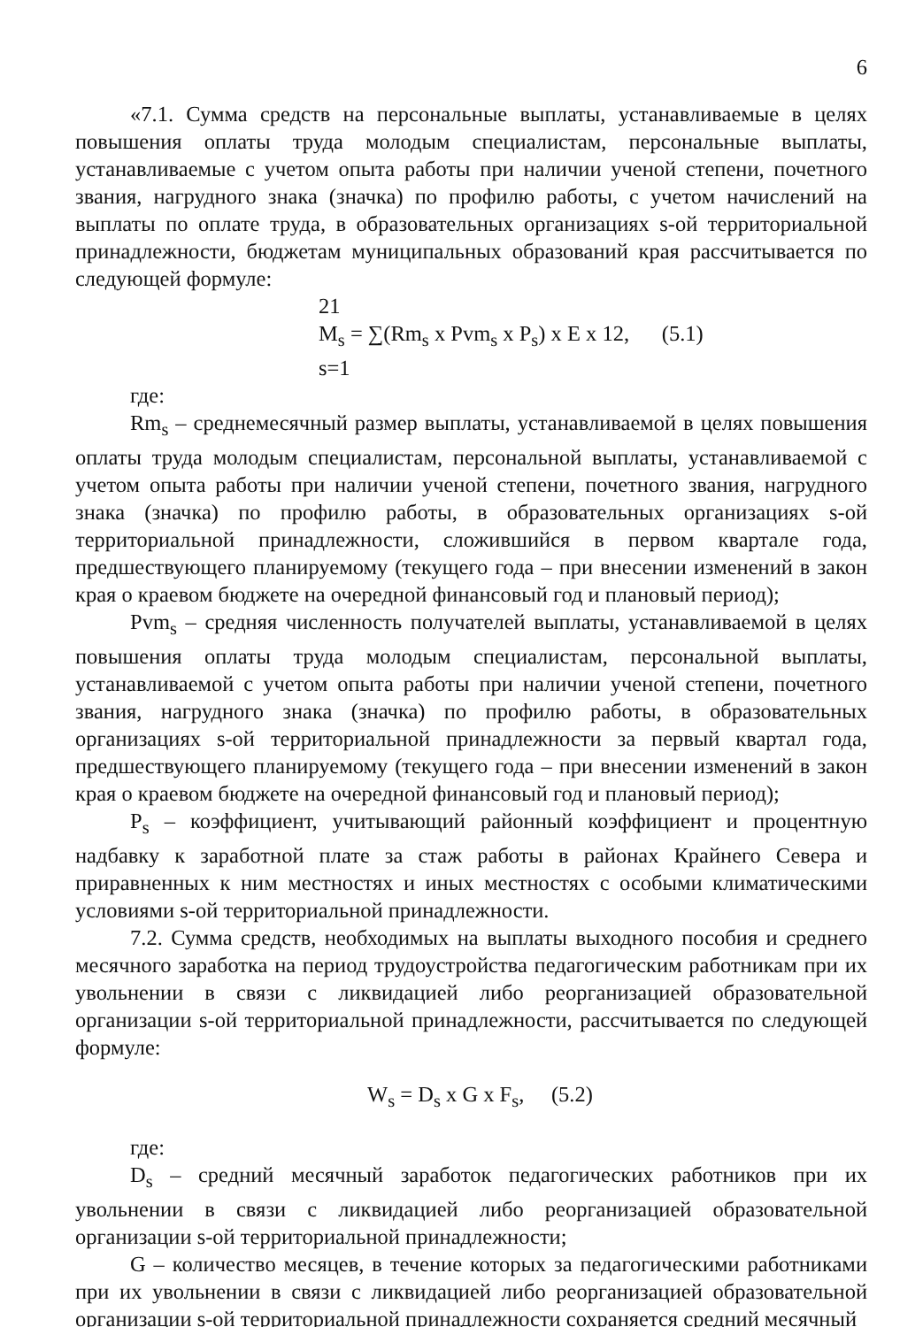6
«7.1. Сумма средств на персональные выплаты, устанавливаемые в целях повышения оплаты труда молодым специалистам, персональные выплаты, устанавливаемые с учетом опыта работы при наличии ученой степени, почетного звания, нагрудного знака (значка) по профилю работы, с учетом начислений на выплаты по оплате труда, в образовательных организациях s-ой территориальной принадлежности, бюджетам муниципальных образований края рассчитывается по следующей формуле:
21
M<sub>s</sub> = ∑(Rm<sub>s</sub> x Pvm<sub>s</sub> x P<sub>s</sub>) x E x 12, (5.1)
s=1
где:
Rm<sub>s</sub> – среднемесячный размер выплаты, устанавливаемой в целях повышения оплаты труда молодым специалистам, персональной выплаты, устанавливаемой с учетом опыта работы при наличии ученой степени, почетного звания, нагрудного знака (значка) по профилю работы, в образовательных организациях s-ой территориальной принадлежности, сложившийся в первом квартале года, предшествующего планируемому (текущего года – при внесении изменений в закон края о краевом бюджете на очередной финансовый год и плановый период);
Pvm<sub>s</sub> – средняя численность получателей выплаты, устанавливаемой в целях повышения оплаты труда молодым специалистам, персональной выплаты, устанавливаемой с учетом опыта работы при наличии ученой степени, почетного звания, нагрудного знака (значка) по профилю работы, в образовательных организациях s-ой территориальной принадлежности за первый квартал года, предшествующего планируемому (текущего года – при внесении изменений в закон края о краевом бюджете на очередной финансовый год и плановый период);
P<sub>s</sub> – коэффициент, учитывающий районный коэффициент и процентную надбавку к заработной плате за стаж работы в районах Крайнего Севера и приравненных к ним местностях и иных местностях с особыми климатическими условиями s-ой территориальной принадлежности.
7.2. Сумма средств, необходимых на выплаты выходного пособия и среднего месячного заработка на период трудоустройства педагогическим работникам при их увольнении в связи с ликвидацией либо реорганизацией образовательной организации s-ой территориальной принадлежности, рассчитывается по следующей формуле:
W<sub>s</sub> = D<sub>s</sub> x G x F<sub>s</sub>, (5.2)
где:
D<sub>s</sub> – средний месячный заработок педагогических работников при их увольнении в связи с ликвидацией либо реорганизацией образовательной организации s-ой территориальной принадлежности;
G – количество месяцев, в течение которых за педагогическими работниками при их увольнении в связи с ликвидацией либо реорганизацией образовательной организации s-ой территориальной принадлежности сохраняется средний месячный